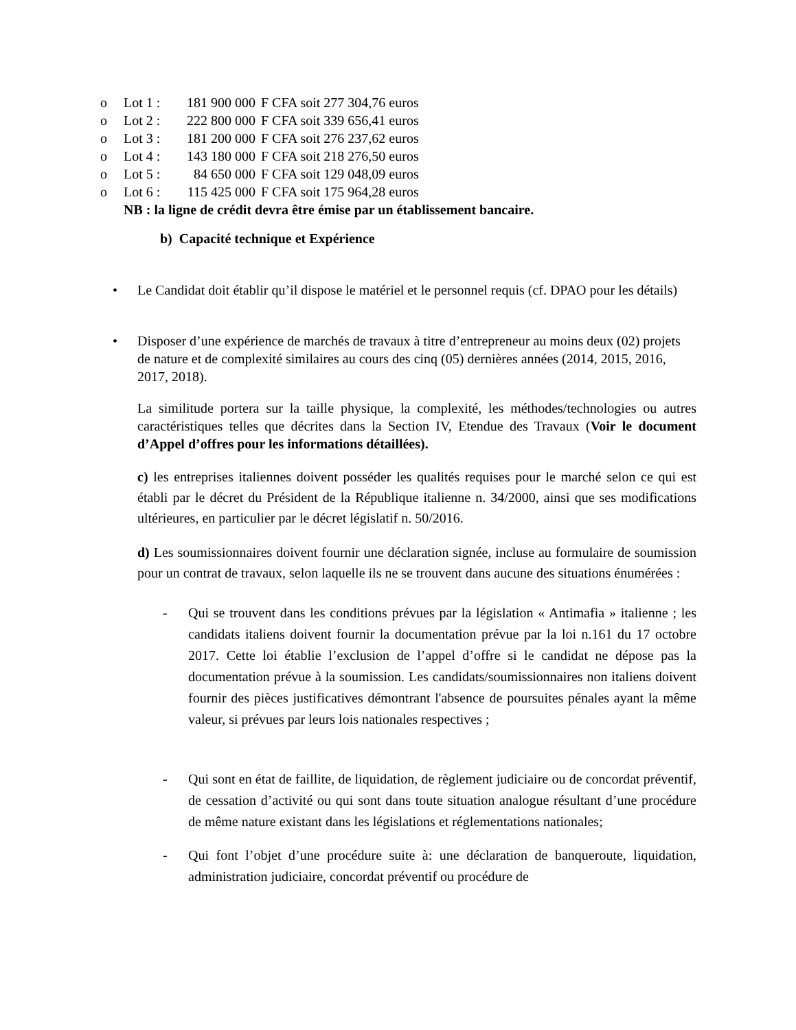o Lot 1 : 181 900 000 F CFA soit 277 304,76 euros
o Lot 2 : 222 800 000 F CFA soit 339 656,41 euros
o Lot 3 : 181 200 000 F CFA soit 276 237,62 euros
o Lot 4 : 143 180 000 F CFA soit 218 276,50 euros
o Lot 5 : 84 650 000 F CFA soit 129 048,09 euros
o Lot 6 : 115 425 000 F CFA soit 175 964,28 euros
NB : la ligne de crédit devra être émise par un établissement bancaire.
b) Capacité technique et Expérience
• Le Candidat doit établir qu’il dispose le matériel et le personnel requis (cf. DPAO pour les détails)
• Disposer d’une expérience de marchés de travaux à titre d’entrepreneur au moins deux (02) projets de nature et de complexité similaires au cours des cinq (05) dernières années (2014, 2015, 2016, 2017, 2018).
La similitude portera sur la taille physique, la complexité, les méthodes/technologies ou autres caractéristiques telles que décrites dans la Section IV, Etendue des Travaux (Voir le document d’Appel d’offres pour les informations détaillées).
c) les entreprises italiennes doivent posséder les qualités requises pour le marché selon ce qui est établi par le décret du Président de la République italienne n. 34/2000, ainsi que ses modifications ultérieures, en particulier par le décret législatif n. 50/2016.
d) Les soumissionnaires doivent fournir une déclaration signée, incluse au formulaire de soumission pour un contrat de travaux, selon laquelle ils ne se trouvent dans aucune des situations énumérées :
- Qui se trouvent dans les conditions prévues par la législation « Antimafia » italienne ; les candidats italiens doivent fournir la documentation prévue par la loi n.161 du 17 octobre 2017. Cette loi établie l’exclusion de l’appel d’offre si le candidat ne dépose pas la documentation prévue à la soumission. Les candidats/soumissionnaires non italiens doivent fournir des pièces justificatives démontrant l'absence de poursuites pénales ayant la même valeur, si prévues par leurs lois nationales respectives ;
- Qui sont en état de faillite, de liquidation, de règlement judiciaire ou de concordat préventif, de cessation d’activité ou qui sont dans toute situation analogue résultant d’une procédure de même nature existant dans les législations et réglementations nationales;
- Qui font l’objet d’une procédure suite à: une déclaration de banqueroute, liquidation, administration judiciaire, concordat préventif ou procédure de